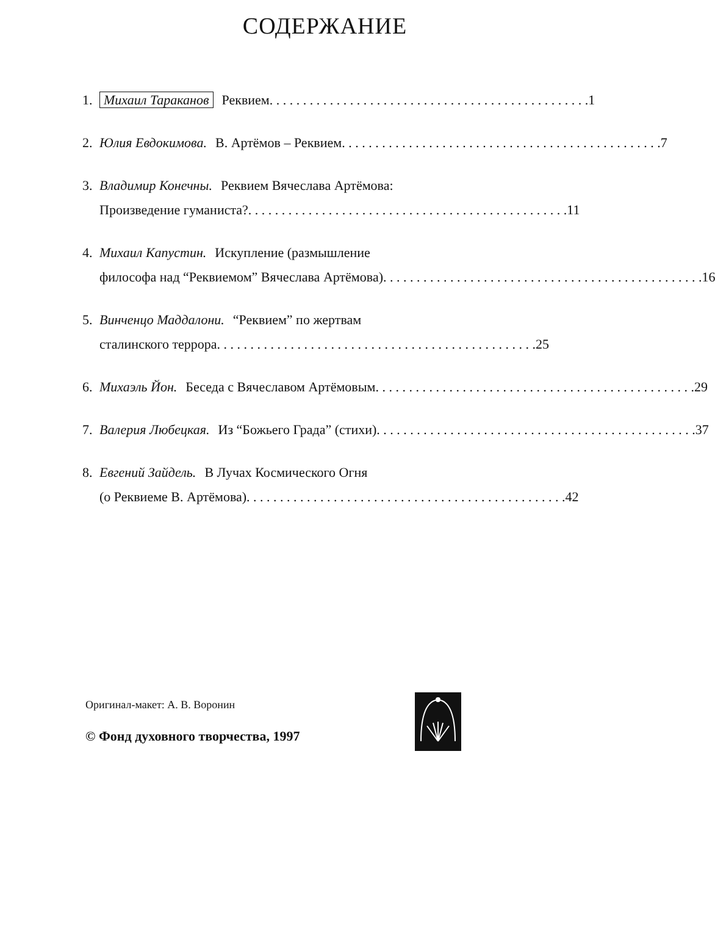СОДЕРЖАНИЕ
1. Михаил Тараканов Реквием 1
2. Юлия Евдокимова. В. Артёмов – Реквием 7
3. Владимир Конечны. Реквием Вячеслава Артёмова:
Произведение гуманиста? 11
4. Михаил Капустин. Искупление (размышление
философа над “Реквиемом” Вячеслава Артёмова) 16
5. Винченцо Маддалони. “Реквием” по жертвам
сталинского террора 25
6. Михаэль Йон. Беседа с Вячеславом Артёмовым 29
7. Валерия Любецкая. Из “Божьего Града” (стихи) 37
8. Евгений Зайдель. В Лучах Космического Огня
(о Реквиеме В. Артёмова) 42
Оригинал-макет: А. В. Воронин
© Фонд духовного творчества, 1997